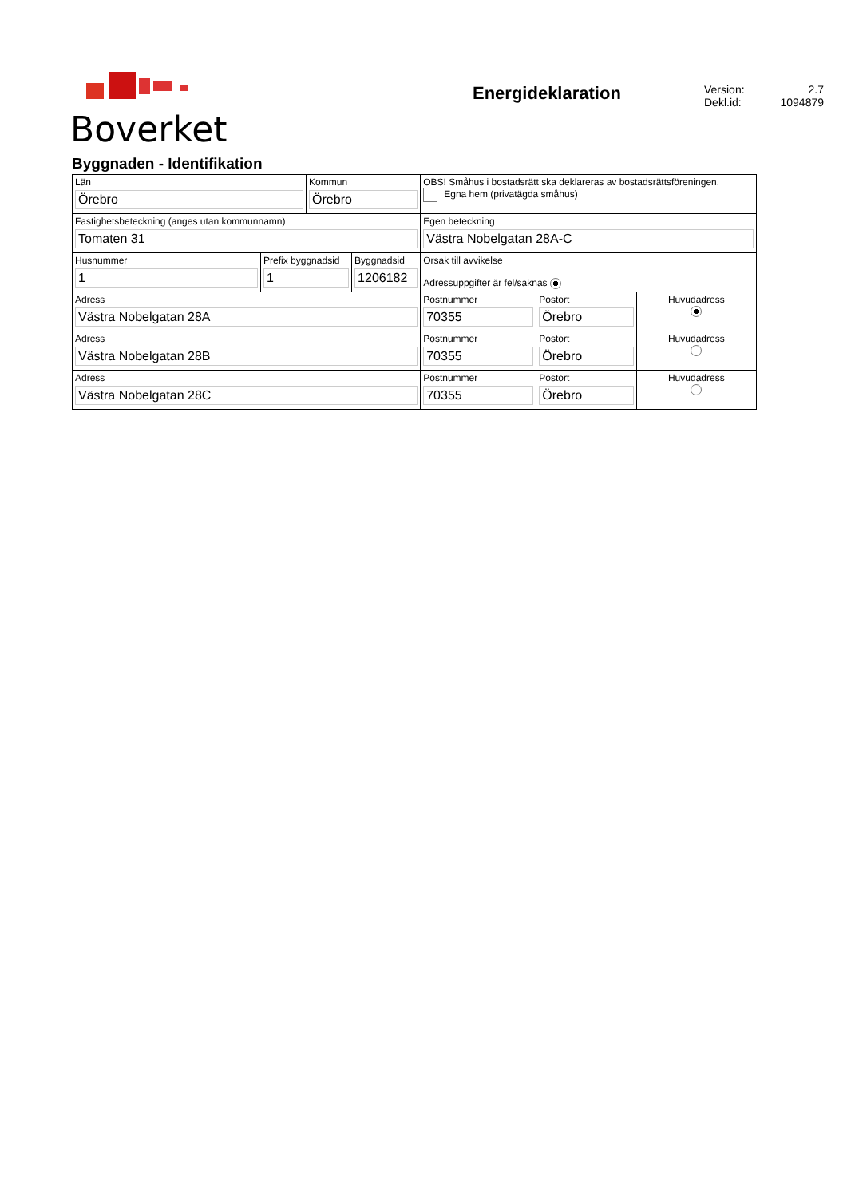Boverket
Energideklaration
Version: 2.7
Dekl.id: 1094879
Byggnaden - Identifikation
| Län Örebro | | Kommun Örebro | | OBS! Småhus i bostadsrätt ska deklareras av bostadsrättsföreningen. Egna hem (privatägda småhus) | | |
| Fastighetsbeteckning (anges utan kommunnamn) Tomaten 31 | | | | Egen beteckning Västra Nobelgatan 28A-C | | |
| Husnummer 1 | Prefix byggnadsid 1 | | Byggnadsid 1206182 | Orsak till avvikelse Adressuppgifter är fel/saknas | | |
| Adress Västra Nobelgatan 28A | | | | Postnummer 70355 | Postort Örebro | Huvudadress |
| Adress Västra Nobelgatan 28B | | | | Postnummer 70355 | Postort Örebro | Huvudadress |
| Adress Västra Nobelgatan 28C | | | | Postnummer 70355 | Postort Örebro | Huvudadress |